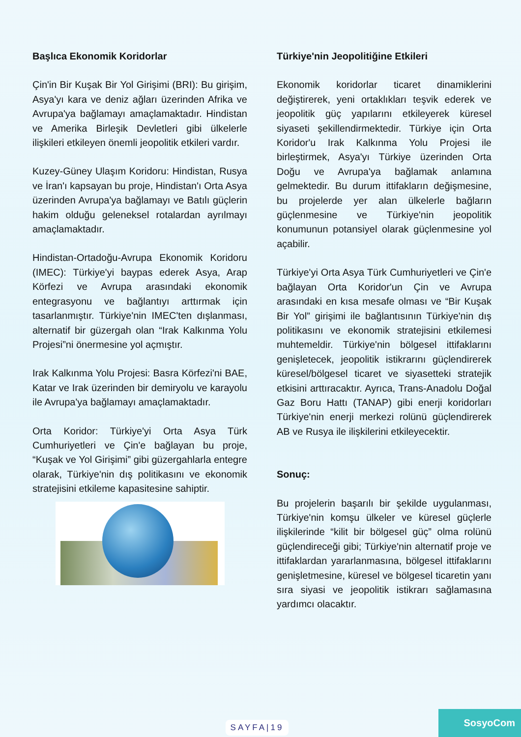Başlıca Ekonomik Koridorlar
Çin'in Bir Kuşak Bir Yol Girişimi (BRI): Bu girişim, Asya'yı kara ve deniz ağları üzerinden Afrika ve Avrupa'ya bağlamayı amaçlamaktadır. Hindistan ve Amerika Birleşik Devletleri gibi ülkelerle ilişkileri etkileyen önemli jeopolitik etkileri vardır.
Kuzey-Güney Ulaşım Koridoru: Hindistan, Rusya ve İran'ı kapsayan bu proje, Hindistan'ı Orta Asya üzerinden Avrupa'ya bağlamayı ve Batılı güçlerin hakim olduğu geleneksel rotalardan ayrılmayı amaçlamaktadır.
Hindistan-Ortadoğu-Avrupa Ekonomik Koridoru (IMEC): Türkiye'yi baypas ederek Asya, Arap Körfezi ve Avrupa arasındaki ekonomik entegrasyonu ve bağlantıyı arttırmak için tasarlanmıştır. Türkiye'nin IMEC'ten dışlanması, alternatif bir güzergah olan “Irak Kalkınma Yolu Projesi”ni önermesine yol açmıştır.
Irak Kalkınma Yolu Projesi: Basra Körfezi'ni BAE, Katar ve Irak üzerinden bir demiryolu ve karayolu ile Avrupa'ya bağlamayı amaçlamaktadır.
Orta Koridor: Türkiye'yi Orta Asya Türk Cumhuriyetleri ve Çin'e bağlayan bu proje, “Kuşak ve Yol Girişimi” gibi güzergahlarla entegre olarak, Türkiye'nin dış politikasını ve ekonomik stratejisini etkileme kapasitesine sahiptir.
Türkiye'nin Jeopolitiğine Etkileri
Ekonomik koridorlar ticaret dinamiklerini değiştirerek, yeni ortaklıkları teşvik ederek ve jeopolitik güç yapılarını etkileyerek küresel siyaseti şekillendirmektedir. Türkiye için Orta Koridor'u Irak Kalkınma Yolu Projesi ile birleştirmek, Asya'yı Türkiye üzerinden Orta Doğu ve Avrupa'ya bağlamak anlamına gelmektedir. Bu durum ittifakların değişmesine, bu projelerde yer alan ülkelerle bağların güçlenmesine ve Türkiye'nin jeopolitik konumunun potansiyel olarak güçlenmesine yol açabilir.
Türkiye'yi Orta Asya Türk Cumhuriyetleri ve Çin'e bağlayan Orta Koridor'un Çin ve Avrupa arasındaki en kısa mesafe olması ve “Bir Kuşak Bir Yol” girişimi ile bağlantısının Türkiye'nin dış politikasını ve ekonomik stratejisini etkilemesi muhtemeldir. Türkiye'nin bölgesel ittifaklarını genişletecek, jeopolitik istikrarını güçlendirerek küresel/bölgesel ticaret ve siyasetteki stratejik etkisini arttıracaktır. Ayrıca, Trans-Anadolu Doğal Gaz Boru Hattı (TANAP) gibi enerji koridorları Türkiye'nin enerji merkezi rolünü güçlendirerek AB ve Rusya ile ilişkilerini etkileyecektir.
Sonuç:
Bu projelerin başarılı bir şekilde uygulanması, Türkiye'nin komşu ülkeler ve küresel güçlerle ilişkilerinde “kilit bir bölgesel güç” olma rolünü güçlendireceği gibi; Türkiye'nin alternatif proje ve ittifaklardan yararlanmasına, bölgesel ittifaklarını genişletmesine, küresel ve bölgesel ticaretin yanı sıra siyasi ve jeopolitik istikrarı sağlamasına yardımcı olacaktır.
SAYFA|19
SosyoCom